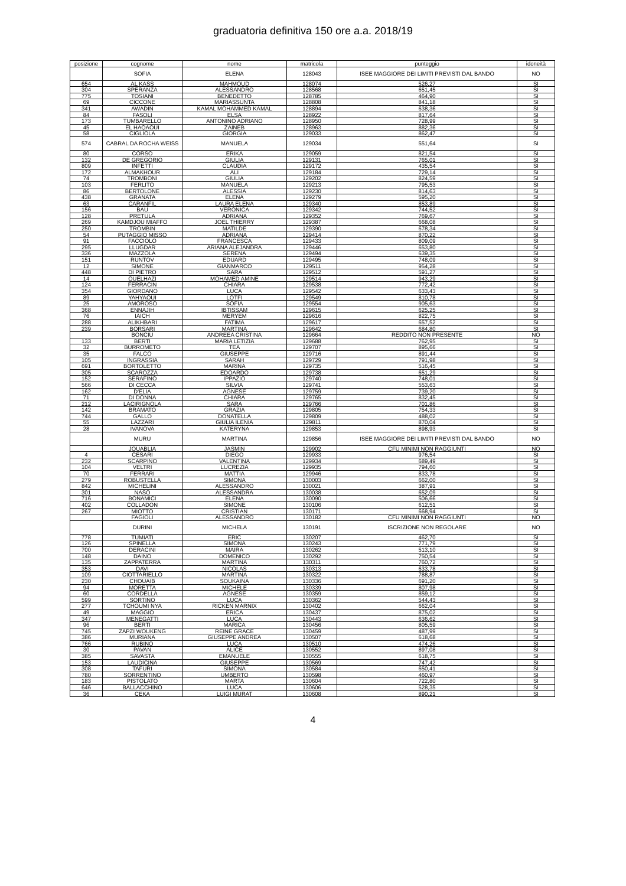graduatoria definitiva 150 ore a.a. 2018/19
| posizione | cognome | nome | matricola | punteggio | idoneità |
| --- | --- | --- | --- | --- | --- |
| | SOFIA | ELENA | 128043 | ISEE MAGGIORE DEI LIMITI PREVISTI DAL BANDO | NO |
| 654 | AL KASS | MAHMOUD | 128074 | 526,27 | SI |
| 304 | SPERANZA | ALESSANDRO | 128568 | 651,45 | SI |
| 775 | TOSIANI | BENEDETTO | 128785 | 464,90 | SI |
| 69 | CICCONE | MARIASSUNTA | 128808 | 841,18 | SI |
| 341 | AWADIN | KAMAL MOHAMMED KAMAL | 128894 | 638,36 | SI |
| 84 | FASOLI | ELSA | 128922 | 817,64 | SI |
| 173 | TUMBARELLO | ANTONINO ADRIANO | 128950 | 728,99 | SI |
| 45 | EL HAQAOUI | ZAINEB | 128963 | 882,36 | SI |
| 58 | CIGLIOLA | GIORGIA | 129033 | 862,47 | SI |
| 574 | CABRAL DA ROCHA WEISS | MANUELA | 129034 | 551,64 | SI |
| 80 | CORSO | ERIKA | 129059 | 821,54 | SI |
| 132 | DE GREGORIO | GIULIA | 129131 | 765,01 | SI |
| 809 | INFETTI | CLAUDIA | 129172 | 435,54 | SI |
| 172 | ALMAKHOUR | ALI | 129184 | 729,14 | SI |
| 74 | TROMBONI | GIULIA | 129202 | 824,59 | SI |
| 103 | FERLITO | MANUELA | 129213 | 795,53 | SI |
| 86 | BERTOLONE | ALESSIA | 129230 | 814,63 | SI |
| 438 | GRANATA | ELENA | 129279 | 595,20 | SI |
| 63 | CARANFIL | LAURA ELENA | 129340 | 853,89 | SI |
| 156 | BAU | VERONICA | 129342 | 744,52 | SI |
| 128 | PRETULA | ADRIANA | 129352 | 769,67 | SI |
| 269 | KAMDJOU MIAFFO | JOEL THIERRY | 129387 | 668,08 | SI |
| 250 | TROMBIN | MATILDE | 129390 | 678,34 | SI |
| 54 | PUTAGGIO MISSO | ADRIANA | 129414 | 870,22 | SI |
| 91 | FACCIOLO | FRANCESCA | 129433 | 809,09 | SI |
| 295 | LLUGDAR | ARIANA ALEJANDRA | 129446 | 653,80 | SI |
| 336 | MAZZOLA | SERENA | 129494 | 639,35 | SI |
| 151 | RUNTOV | EDUARD | 129495 | 748,09 | SI |
| 12 | SIMONE | GIANMARCO | 129511 | 954,28 | SI |
| 448 | DI PIETRO | SARA | 129512 | 591,27 | SI |
| 14 | OUELHAZI | MOHAMED AMINE | 129514 | 943,29 | SI |
| 124 | FERRACIN | CHIARA | 129538 | 772,42 | SI |
| 354 | GIORDANO | LUCA | 129542 | 633,43 | SI |
| 89 | YAHYAOUI | LOTFI | 129549 | 810,78 | SI |
| 25 | AMOROSO | SOFIA | 129554 | 905,63 | SI |
| 368 | ENNAJIH | IBTISSAM | 129615 | 625,25 | SI |
| 76 | IAICH | MERYEM | 129616 | 822,75 | SI |
| 288 | ALIKHBARI | FATIMA | 129617 | 657,52 | SI |
| 239 | BORSARI | MARTINA | 129642 | 684,80 | SI |
| | BONCIU | ANDREEA CRISTINA | 129664 | REDDITO NON PRESENTE | NO |
| 133 | BERTI | MARIA LETIZIA | 129688 | 762,95 | SI |
| 32 | BURROMETO | TEA | 129707 | 895,66 | SI |
| 35 | FALCO | GIUSEPPE | 129716 | 891,44 | SI |
| 105 | INGRASSIA | SARAH | 129729 | 791,98 | SI |
| 691 | BORTOLETTO | MARINA | 129735 | 516,45 | SI |
| 305 | SCAROZZA | EDOARDO | 129738 | 651,29 | SI |
| 152 | SERAFINO | IPPAZIO | 129740 | 748,01 | SI |
| 566 | DI CECCA | SILVIA | 129741 | 553,63 | SI |
| 162 | D'ELIA | AGNESE | 129759 | 739,20 | SI |
| 71 | DI DONNA | CHIARA | 129765 | 832,45 | SI |
| 212 | LACIRIGNOLA | SARA | 129766 | 701,86 | SI |
| 142 | BRAMATO | GRAZIA | 129805 | 754,33 | SI |
| 744 | GALLO | DONATELLA | 129809 | 488,02 | SI |
| 55 | LAZZARI | GIULIA ILENIA | 129811 | 870,04 | SI |
| 28 | IVANOVA | KATERYNA | 129853 | 898,93 | SI |
| | MURU | MARTINA | 129856 | ISEE MAGGIORE DEI LIMITI PREVISTI DAL BANDO | NO |
| | JOUABLIA | JASMIN | 129902 | CFU MINIMI NON RAGGIUNTI | NO |
| 4 | CESARI | DIEGO | 129933 | 976,54 | SI |
| 232 | SCARPINO | VALENTINA | 129934 | 689,49 | SI |
| 104 | VELTRI | LUCREZIA | 129935 | 794,60 | SI |
| 70 | FERRARI | MATTIA | 129946 | 833,78 | SI |
| 279 | ROBUSTELLA | SIMONA | 130003 | 662,00 | SI |
| 842 | MICHELINI | ALESSANDRO | 130021 | 387,91 | SI |
| 301 | NASO | ALESSANDRA | 130038 | 652,09 | SI |
| 716 | BONAMICI | ELENA | 130090 | 506,66 | SI |
| 402 | COLLADON | SIMONE | 130106 | 612,51 | SI |
| 267 | MIOTTO | CRISTIAN | 130171 | 668,94 | SI |
| | FAGIOLI | ALESSANDRO | 130182 | CFU MINIMI NON RAGGIUNTI | NO |
| | DURINI | MICHELA | 130191 | ISCRIZIONE NON REGOLARE | NO |
| 778 | TUMIATI | ERIC | 130207 | 462,70 | SI |
| 126 | SPINELLA | SIMONA | 130243 | 771,79 | SI |
| 700 | DERACINI | MAIRA | 130262 | 513,10 | SI |
| 148 | DAINO | DOMENICO | 130292 | 750,54 | SI |
| 135 | ZAPPATERRA | MARTINA | 130311 | 760,72 | SI |
| 353 | DAVI | NICOLAS | 130313 | 633,78 | SI |
| 109 | CIOTTARIELLO | MARTINA | 130322 | 788,87 | SI |
| 230 | CHOUAIB | SOUKAINA | 130336 | 691,20 | SI |
| 94 | MORETTA | MICHELE | 130339 | 807,98 | SI |
| 60 | CORDELLA | AGNESE | 130359 | 859,12 | SI |
| 599 | SORTINO | LUCA | 130362 | 544,43 | SI |
| 277 | TCHOUMI NYA | RICKEN MARNIX | 130402 | 662,04 | SI |
| 49 | MAGGIO | ERICA | 130437 | 875,02 | SI |
| 347 | MENEGATTI | LUCA | 130443 | 636,62 | SI |
| 96 | BERTI | MARICA | 130456 | 805,59 | SI |
| 745 | ZAPZI WOUKENG | REINE GRACE | 130459 | 487,99 | SI |
| 386 | MURIANA | GIUSEPPE ANDREA | 130507 | 618,68 | SI |
| 766 | RUBINO | LUCA | 130510 | 474,26 | SI |
| 30 | PAVAN | ALICE | 130552 | 897,08 | SI |
| 385 | SAVASTA | EMANUELE | 130555 | 618,75 | SI |
| 153 | LAUDICINA | GIUSEPPE | 130569 | 747,42 | SI |
| 308 | TAFURI | SIMONA | 130584 | 650,41 | SI |
| 780 | SORRENTINO | UMBERTO | 130598 | 460,97 | SI |
| 183 | PISTOLATO | MARTA | 130604 | 722,80 | SI |
| 646 | BALLACCHINO | LUCA | 130606 | 528,35 | SI |
| 36 | CEKA | LUIGI MURAT | 130608 | 890,21 | SI |
4